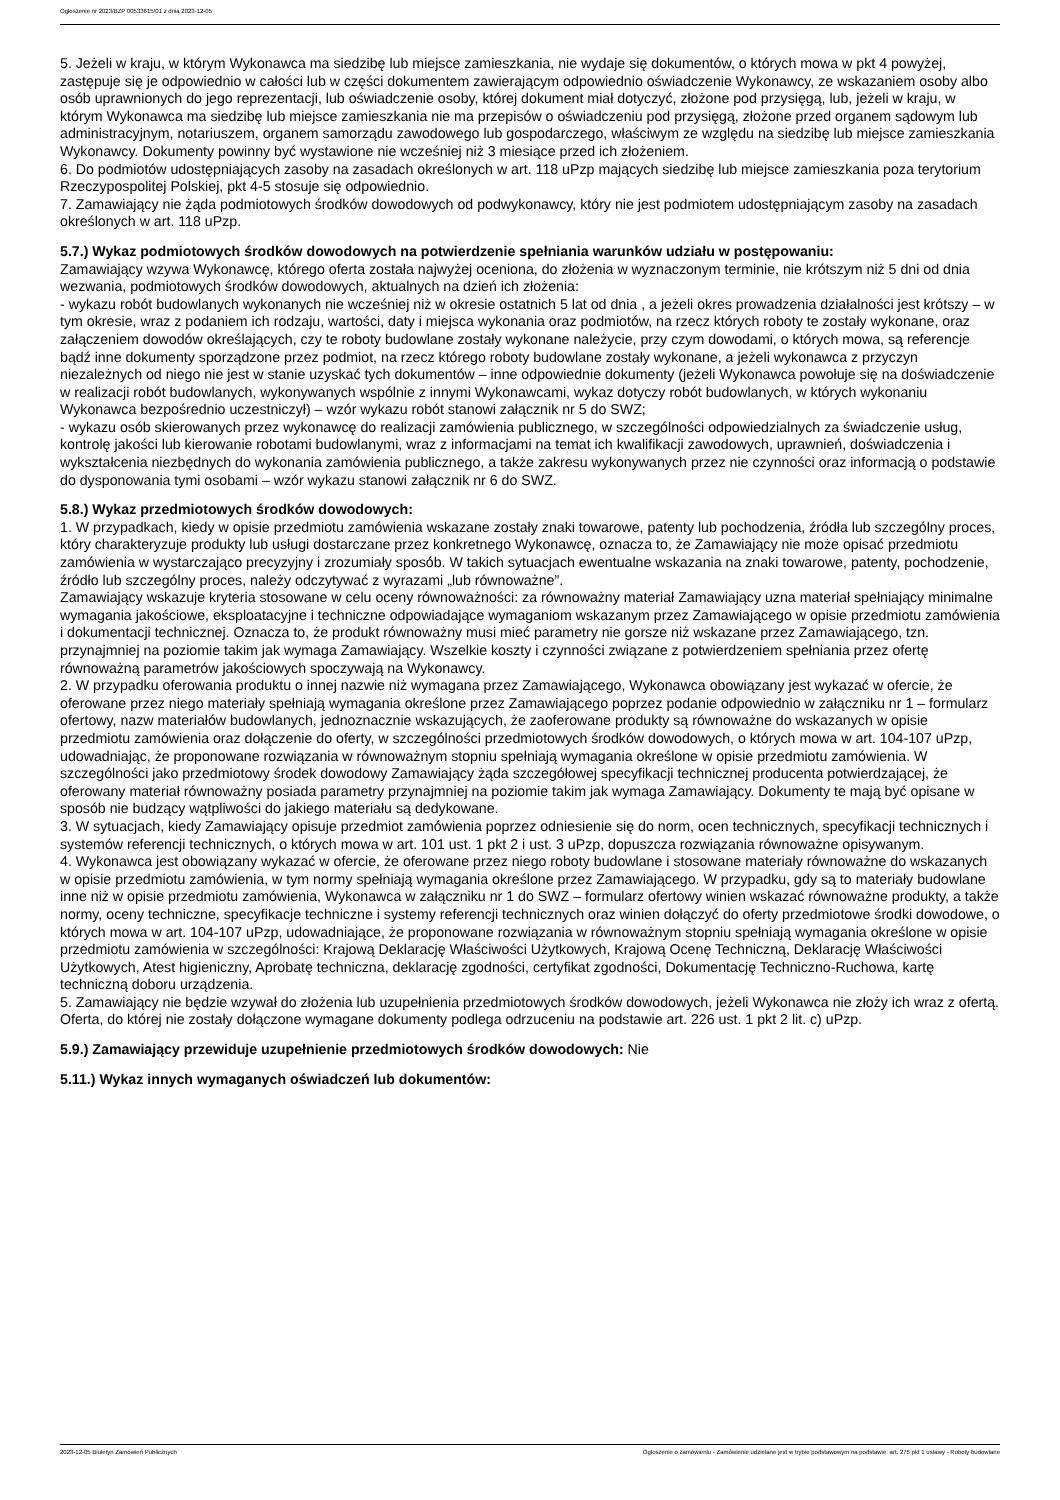Ogłoszenie nr 2023/BZP 00533615/01 z dnia 2023-12-05
5. Jeżeli w kraju, w którym Wykonawca ma siedzibę lub miejsce zamieszkania, nie wydaje się dokumentów, o których mowa w pkt 4 powyżej, zastępuje się je odpowiednio w całości lub w części dokumentem zawierającym odpowiednio oświadczenie Wykonawcy, ze wskazaniem osoby albo osób uprawnionych do jego reprezentacji, lub oświadczenie osoby, której dokument miał dotyczyć, złożone pod przysięgą, lub, jeżeli w kraju, w którym Wykonawca ma siedzibę lub miejsce zamieszkania nie ma przepisów o oświadczeniu pod przysięgą, złożone przed organem sądowym lub administracyjnym, notariuszem, organem samorządu zawodowego lub gospodarczego, właściwym ze względu na siedzibę lub miejsce zamieszkania Wykonawcy. Dokumenty powinny być wystawione nie wcześniej niż 3 miesiące przed ich złożeniem.
6. Do podmiotów udostępniających zasoby na zasadach określonych w art. 118 uPzp mających siedzibę lub miejsce zamieszkania poza terytorium Rzeczypospolitej Polskiej, pkt 4-5 stosuje się odpowiednio.
7. Zamawiający nie żąda podmiotowych środków dowodowych od podwykonawcy, który nie jest podmiotem udostępniającym zasoby na zasadach określonych w art. 118 uPzp.
5.7.) Wykaz podmiotowych środków dowodowych na potwierdzenie spełniania warunków udziału w postępowaniu:
Zamawiający wzywa Wykonawcę, którego oferta została najwyżej oceniona, do złożenia w wyznaczonym terminie, nie krótszym niż 5 dni od dnia wezwania, podmiotowych środków dowodowych, aktualnych na dzień ich złożenia:
- wykazu robót budowlanych wykonanych nie wcześniej niż w okresie ostatnich 5 lat od dnia , a jeżeli okres prowadzenia działalności jest krótszy – w tym okresie, wraz z podaniem ich rodzaju, wartości, daty i miejsca wykonania oraz podmiotów, na rzecz których roboty te zostały wykonane, oraz załączeniem dowodów określających, czy te roboty budowlane zostały wykonane należycie, przy czym dowodami, o których mowa, są referencje bądź inne dokumenty sporządzone przez podmiot, na rzecz którego roboty budowlane zostały wykonane, a jeżeli wykonawca z przyczyn niezależnych od niego nie jest w stanie uzyskać tych dokumentów – inne odpowiednie dokumenty (jeżeli Wykonawca powołuje się na doświadczenie w realizacji robót budowlanych, wykonywanych wspólnie z innymi Wykonawcami, wykaz dotyczy robót budowlanych, w których wykonaniu Wykonawca bezpośrednio uczestniczył) – wzór wykazu robót stanowi załącznik nr 5 do SWZ;
- wykazu osób skierowanych przez wykonawcę do realizacji zamówienia publicznego, w szczególności odpowiedzialnych za świadczenie usług, kontrolę jakości lub kierowanie robotami budowlanymi, wraz z informacjami na temat ich kwalifikacji zawodowych, uprawnień, doświadczenia i wykształcenia niezbędnych do wykonania zamówienia publicznego, a także zakresu wykonywanych przez nie czynności oraz informacją o podstawie do dysponowania tymi osobami – wzór wykazu stanowi załącznik nr 6 do SWZ.
5.8.) Wykaz przedmiotowych środków dowodowych:
1. W przypadkach, kiedy w opisie przedmiotu zamówienia wskazane zostały znaki towarowe, patenty lub pochodzenia, źródła lub szczególny proces, który charakteryzuje produkty lub usługi dostarczane przez konkretnego Wykonawcę, oznacza to, że Zamawiający nie może opisać przedmiotu zamówienia w wystarczająco precyzyjny i zrozumiały sposób. W takich sytuacjach ewentualne wskazania na znaki towarowe, patenty, pochodzenie, źródło lub szczególny proces, należy odczytywać z wyrazami „lub równoważne”.
Zamawiający wskazuje kryteria stosowane w celu oceny równoważności: za równoważny materiał Zamawiający uzna materiał spełniający minimalne wymagania jakościowe, eksploatacyjne i techniczne odpowiadające wymaganiom wskazanym przez Zamawiającego w opisie przedmiotu zamówienia i dokumentacji technicznej. Oznacza to, że produkt równoważny musi mieć parametry nie gorsze niż wskazane przez Zamawiającego, tzn. przynajmniej na poziomie takim jak wymaga Zamawiający. Wszelkie koszty i czynności związane z potwierdzeniem spełniania przez ofertę równoważną parametrów jakościowych spoczywają na Wykonawcy.
2. W przypadku oferowania produktu o innej nazwie niż wymagana przez Zamawiającego, Wykonawca obowiązany jest wykazać w ofercie, że oferowane przez niego materiały spełniają wymagania określone przez Zamawiającego poprzez podanie odpowiednio w załączniku nr 1 – formularz ofertowy, nazw materiałów budowlanych, jednoznacznie wskazujących, że zaoferowane produkty są równoważne do wskazanych w opisie przedmiotu zamówienia oraz dołączenie do oferty, w szczególności przedmiotowych środków dowodowych, o których mowa w art. 104-107 uPzp, udowadniając, że proponowane rozwiązania w równoważnym stopniu spełniają wymagania określone w opisie przedmiotu zamówienia. W szczególności jako przedmiotowy środek dowodowy Zamawiający żąda szczegółowej specyfikacji technicznej producenta potwierdzającej, że oferowany materiał równoważny posiada parametry przynajmniej na poziomie takim jak wymaga Zamawiający. Dokumenty te mają być opisane w sposób nie budzący wątpliwości do jakiego materiału są dedykowane.
3. W sytuacjach, kiedy Zamawiający opisuje przedmiot zamówienia poprzez odniesienie się do norm, ocen technicznych, specyfikacji technicznych i systemów referencji technicznych, o których mowa w art. 101 ust. 1 pkt 2 i ust. 3 uPzp, dopuszcza rozwiązania równoważne opisywanym.
4. Wykonawca jest obowiązany wykazać w ofercie, że oferowane przez niego roboty budowlane i stosowane materiały równoważne do wskazanych w opisie przedmiotu zamówienia, w tym normy spełniają wymagania określone przez Zamawiającego. W przypadku, gdy są to materiały budowlane inne niż w opisie przedmiotu zamówienia, Wykonawca w załączniku nr 1 do SWZ – formularz ofertowy winien wskazać równoważne produkty, a także normy, oceny techniczne, specyfikacje techniczne i systemy referencji technicznych oraz winien dołączyć do oferty przedmiotowe środki dowodowe, o których mowa w art. 104-107 uPzp, udowadniające, że proponowane rozwiązania w równoważnym stopniu spełniają wymagania określone w opisie przedmiotu zamówienia w szczególności: Krajową Deklarację Właściwości Użytkowych, Krajową Ocenę Techniczną, Deklarację Właściwości Użytkowych, Atest higieniczny, Aprobatę techniczna, deklarację zgodności, certyfikat zgodności, Dokumentację Techniczno-Ruchowa, kartę techniczną doboru urządzenia.
5. Zamawiający nie będzie wzywał do złożenia lub uzupełnienia przedmiotowych środków dowodowych, jeżeli Wykonawca nie złoży ich wraz z ofertą. Oferta, do której nie zostały dołączone wymagane dokumenty podlega odrzuceniu na podstawie art. 226 ust. 1 pkt 2 lit. c) uPzp.
5.9.) Zamawiający przewiduje uzupełnienie przedmiotowych środków dowodowych: Nie
5.11.) Wykaz innych wymaganych oświadczeń lub dokumentów:
2023-12-05 Biuletyn Zamówień Publicznych Ogłoszenie o zamówieniu - Zamówienie udzielane jest w trybie podstawowym na podstawie: art. 275 pkt 1 ustawy - Roboty budowlane